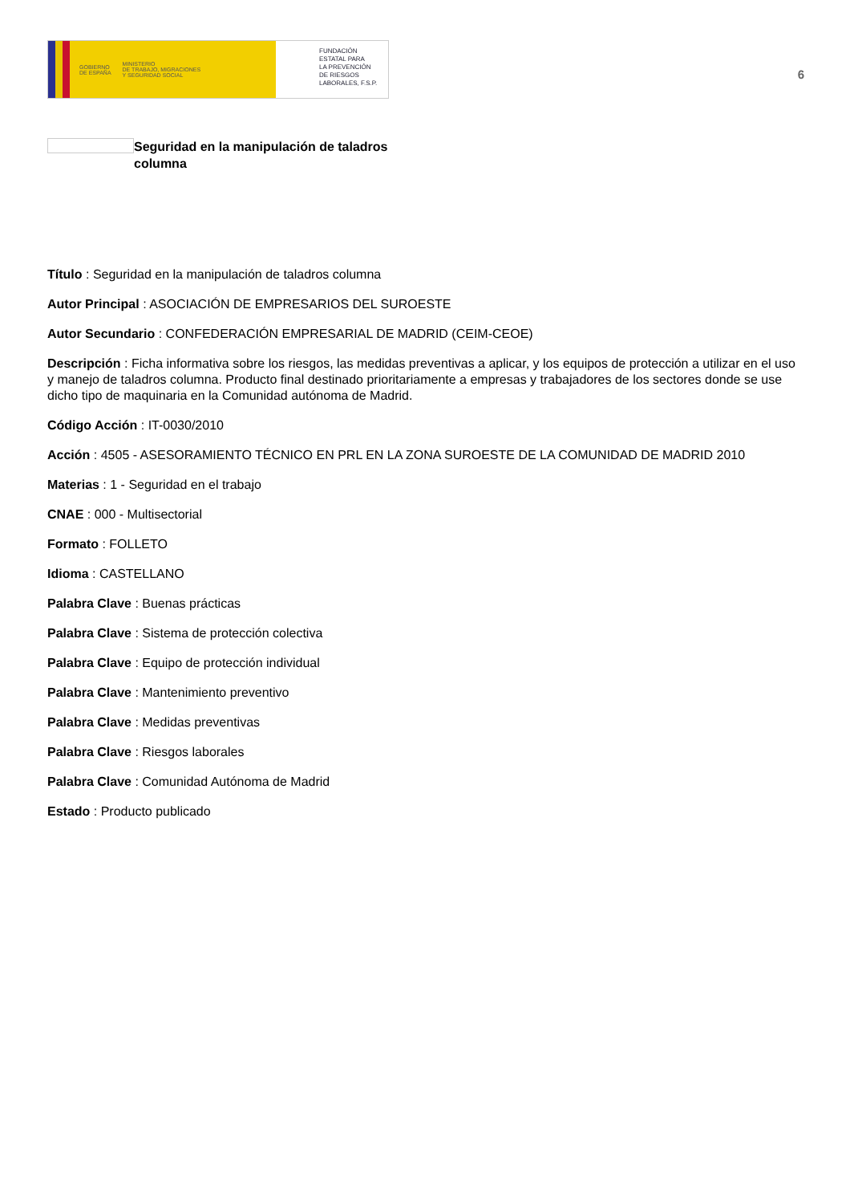GOBIERNO
DE ESPAÑA MINISTERIO
DE TRABAJO, MIGRACIONES
Y SEGURIDAD SOCIAL
FUNDACIÓN
ESTATAL PARA
LA PREVENCIÓN
DE RIESGOS
LABORALES, F.S.P.
6
Seguridad en la manipulación de taladros
columna
Título : Seguridad en la manipulación de taladros columna
Autor Principal : ASOCIACIÓN DE EMPRESARIOS DEL SUROESTE
Autor Secundario : CONFEDERACIÓN EMPRESARIAL DE MADRID (CEIM-CEOE)
Descripción : Ficha informativa sobre los riesgos, las medidas preventivas a aplicar, y los equipos de protección a utilizar en el uso y manejo de taladros columna. Producto final destinado prioritariamente a empresas y trabajadores de los sectores donde se use dicho tipo de maquinaria en la Comunidad autónoma de Madrid.
Código Acción : IT-0030/2010
Acción : 4505 - ASESORAMIENTO TÉCNICO EN PRL EN LA ZONA SUROESTE DE LA COMUNIDAD DE MADRID 2010
Materias : 1 - Seguridad en el trabajo
CNAE : 000 - Multisectorial
Formato : FOLLETO
Idioma : CASTELLANO
Palabra Clave : Buenas prácticas
Palabra Clave : Sistema de protección colectiva
Palabra Clave : Equipo de protección individual
Palabra Clave : Mantenimiento preventivo
Palabra Clave : Medidas preventivas
Palabra Clave : Riesgos laborales
Palabra Clave : Comunidad Autónoma de Madrid
Estado : Producto publicado